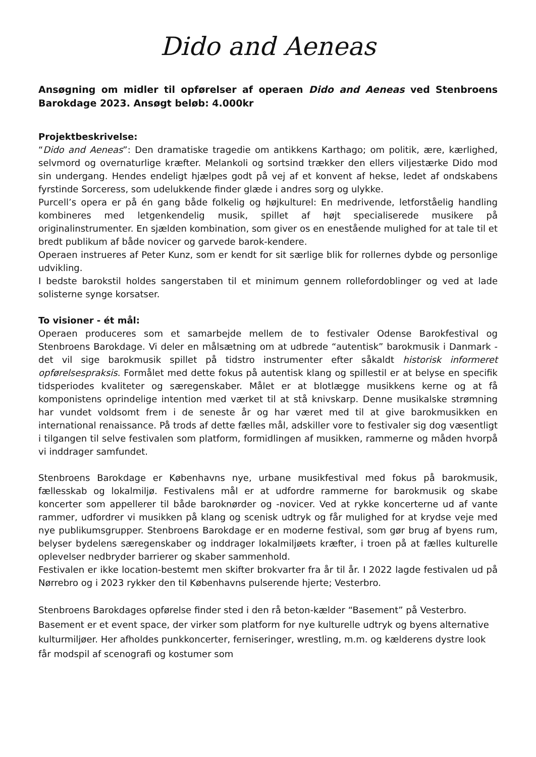Dido and Aeneas
Ansøgning om midler til opførelser af operaen Dido and Aeneas ved Stenbroens Barokdage 2023. Ansøgt beløb: 4.000kr
Projektbeskrivelse:
“Dido and Aeneas”: Den dramatiske tragedie om antikkens Karthago; om politik, ære, kærlighed, selvmord og overnaturlige kræfter. Melankoli og sortsind trækker den ellers viljestærke Dido mod sin undergang. Hendes endeligt hjælpes godt på vej af et konvent af hekse, ledet af ondskabens fyrstinde Sorceress, som udelukkende finder glæde i andres sorg og ulykke.
Purcell’s opera er på én gang både folkelig og højkulturel: En medrivende, letforståelig handling kombineres med letgenkendelig musik, spillet af højt specialiserede musikere på originalinstrumenter. En sjælden kombination, som giver os en enestående mulighed for at tale til et bredt publikum af både novicer og garvede barok-kendere.
Operaen instrueres af Peter Kunz, som er kendt for sit særlige blik for rollernes dybde og personlige udvikling.
I bedste barokstil holdes sangerstaben til et minimum gennem rollefordoblinger og ved at lade solisterne synge korsatser.
To visioner - ét mål:
Operaen produceres som et samarbejde mellem de to festivaler Odense Barokfestival og Stenbroens Barokdage. Vi deler en målsætning om at udbrede “autentisk” barokmusik i Danmark - det vil sige barokmusik spillet på tidstro instrumenter efter såkaldt historisk informeret opførelsespraksis. Formålet med dette fokus på autentisk klang og spillestil er at belyse en specifik tidsperiodes kvaliteter og særegenskaber. Målet er at blotlægge musikkens kerne og at få komponistens oprindelige intention med værket til at stå knivskarp. Denne musikalske strømning har vundet voldsomt frem i de seneste år og har været med til at give barokmusikken en international renaissance. På trods af dette fælles mål, adskiller vore to festivaler sig dog væsentligt i tilgangen til selve festivalen som platform, formidlingen af musikken, rammerne og måden hvorpå vi inddrager samfundet.
Stenbroens Barokdage er Københavns nye, urbane musikfestival med fokus på barokmusik, fællesskab og lokalmiljø. Festivalens mål er at udfordre rammerne for barokmusik og skabe koncerter som appellerer til både baroknørder og -novicer. Ved at rykke koncerterne ud af vante rammer, udfordrer vi musikken på klang og scenisk udtryk og får mulighed for at krydse veje med nye publikumsgrupper. Stenbroens Barokdage er en moderne festival, som gør brug af byens rum, belyser bydelens særegenskaber og inddrager lokalmiljøets kræfter, i troen på at fælles kulturelle oplevelser nedbryder barrierer og skaber sammenhold.
Festivalen er ikke location-bestemt men skifter brokvarter fra år til år. I 2022 lagde festivalen ud på Nørrebro og i 2023 rykker den til Københavns pulserende hjerte; Vesterbro.
Stenbroens Barokdages opførelse finder sted i den rå beton-kælder “Basement” på Vesterbro. Basement er et event space, der virker som platform for nye kulturelle udtryk og byens alternative kulturmiljøer. Her afholdes punkkoncerter, ferniseringer, wrestling, m.m. og kælderens dystre look får modspil af scenografi og kostumer som